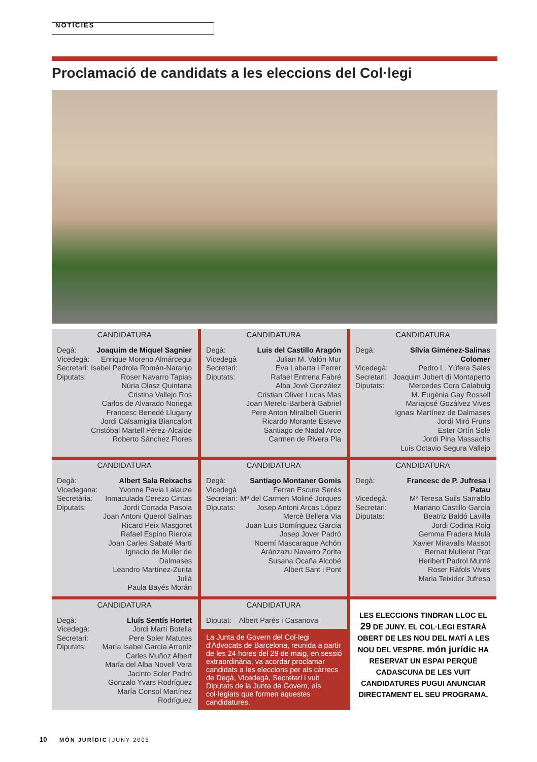NOTÍCIES
Proclamació de candidats a les eleccions del Col·legi
CANDIDATURA
| Degà: | Joaquim de Miquel Sagnier |
| Vicedegà: | Enrique Moreno Almárcegui |
| Secretari: | Isabel Pedrola Román-Naranjo |
| Diputats: | Roser Navarro Tapias Núria Olasz Quintana Cristina Vallejo Ros Carlos de Alvarado Noriega Francesc Benedé Llugany Jordi Calsamiglia Blancafort Cristóbal Martell Pérez-Alcalde Roberto Sánchez Flores |
CANDIDATURA
| Degà: | Luis del Castillo Aragón |
| Vicedegà | Julian M. Valón Mur |
| Secretari: | Eva Labarta i Ferrer |
| Diputats: | Rafael Entrena Fabré Alba Jové González Cristian Oliver Lucas Mas Joan Merelo-Barberà Gabriel Pere Anton Miralbell Guerin Ricardo Morante Esteve Santiago de Nadal Arce Carmen de Rivera Pla |
CANDIDATURA
| Degà: | Sílvia Giménez-Salinas Colomer |
| Vicedegà: | Pedro L. Yúfera Sales |
| Secretari: | Joaquim Jubert di Montaperto |
| Diputats: | Mercedes Cora Calabuig M. Eugènia Gay Rossell Mariajosé Gozálvez Vives Ignasi Martínez de Dalmases Jordi Miró Fruns Ester Ortín Solé Jordi Pina Massachs Luis Octavio Segura Vallejo |
CANDIDATURA
| Degà: | Albert Sala Reixachs |
| Vicedegana: | Yvonne Pavia Lalauze |
| Secretària: | Inmaculada Cerezo Cintas |
| Diputats: | Jordi Cortada Pasola Joan Antoni Querol Salinas Ricard Peix Masgoret Rafael Espino Rierola Joan Carles Sabaté Martí Ignacio de Muller de Dalmases Leandro Martínez-Zurita Julià Paula Bayés Morán |
CANDIDATURA
| Degà: | Santiago Montaner Gomis |
| Vicedegà | Ferran Escura Serés |
| Secretari: | Mª del Carmen Moliné Jorques |
| Diputats: | Josep Antoni Arcas López Mercè Bellera Via Juan Luis Domínguez García Josep Jover Padró Noemí Mascaraque Achón Aránzazu Navarro Zorita Susana Ocaña Alcobé Albert Sant i Pont |
CANDIDATURA
| Degà: | Francesc de P. Jufresa i Patau |
| Vicedegà: | Mª Teresa Suils Sarrablo |
| Secretari: | Mariano Castillo García |
| Diputats: | Beatriz Baldó Lavilla Jordi Codina Roig Gemma Fradera Mulà Xavier Miravalls Massot Bernat Mullerat Prat Heribert Padrol Munté Roser Ràfols Vives Maria Teixidor Jufresa |
CANDIDATURA
| Degà: | Lluís Sentís Hortet |
| Vicedegà: | Jordi Martí Botella |
| Secretari: | Pere Soler Matutes |
| Diputats: | María Isabel García Arroniz Carles Muñoz Albert María del Alba Novell Vera Jacinto Soler Padró Gonzalo Yvars Rodríguez María Consol Martínez Rodríguez |
CANDIDATURA
| Diputat: | Albert Parés i Casanova |
La Junta de Govern del Col·legi d'Advocats de Barcelona, reunida a partir de les 24 hores del 29 de maig, en sessió extraordinària, va acordar proclamar candidats a les eleccions per als càrrecs de Degà, Vicedegà, Secretari i vuit Diputats de la Junta de Govern, als col·legiats que formen aquestes candidatures.
LES ELECCIONS TINDRAN LLOC EL 29 DE JUNY. EL COL·LEGI ESTARÀ OBERT DE LES NOU DEL MATÍ A LES NOU DEL VESPRE. món jurídic HA RESERVAT UN ESPAI PERQUÈ CADASCUNA DE LES VUIT CANDIDATURES PUGUI ANUNCIAR DIRECTAMENT EL SEU PROGRAMA.
10 MÓN JURÍDIC | JUNY 2005